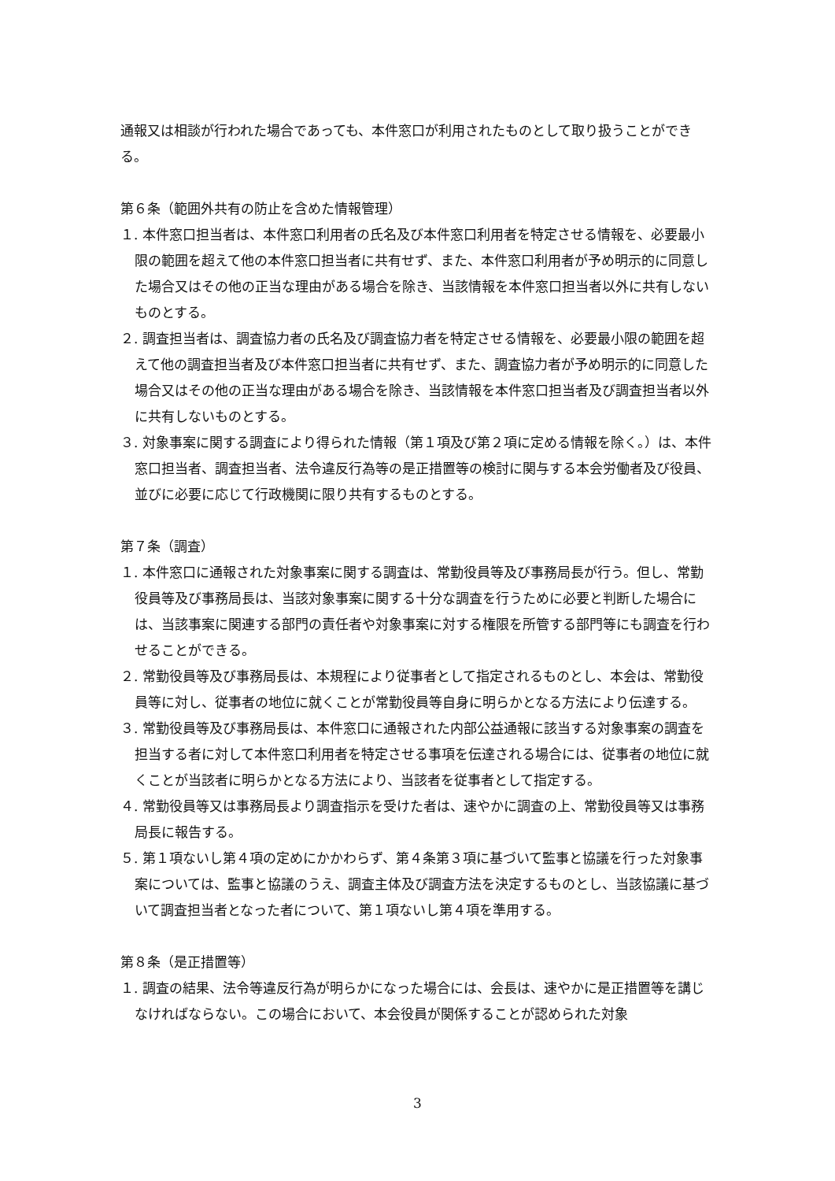通報又は相談が行われた場合であっても、本件窓口が利用されたものとして取り扱うことができる。
第６条（範囲外共有の防止を含めた情報管理）
１. 本件窓口担当者は、本件窓口利用者の氏名及び本件窓口利用者を特定させる情報を、必要最小限の範囲を超えて他の本件窓口担当者に共有せず、また、本件窓口利用者が予め明示的に同意した場合又はその他の正当な理由がある場合を除き、当該情報を本件窓口担当者以外に共有しないものとする。
２. 調査担当者は、調査協力者の氏名及び調査協力者を特定させる情報を、必要最小限の範囲を超えて他の調査担当者及び本件窓口担当者に共有せず、また、調査協力者が予め明示的に同意した場合又はその他の正当な理由がある場合を除き、当該情報を本件窓口担当者及び調査担当者以外に共有しないものとする。
３. 対象事案に関する調査により得られた情報（第１項及び第２項に定める情報を除く。）は、本件窓口担当者、調査担当者、法令違反行為等の是正措置等の検討に関与する本会労働者及び役員、並びに必要に応じて行政機関に限り共有するものとする。
第７条（調査）
１. 本件窓口に通報された対象事案に関する調査は、常勤役員等及び事務局長が行う。但し、常勤役員等及び事務局長は、当該対象事案に関する十分な調査を行うために必要と判断した場合には、当該事案に関連する部門の責任者や対象事案に対する権限を所管する部門等にも調査を行わせることができる。
２. 常勤役員等及び事務局長は、本規程により従事者として指定されるものとし、本会は、常勤役員等に対し、従事者の地位に就くことが常勤役員等自身に明らかとなる方法により伝達する。
３. 常勤役員等及び事務局長は、本件窓口に通報された内部公益通報に該当する対象事案の調査を担当する者に対して本件窓口利用者を特定させる事項を伝達される場合には、従事者の地位に就くことが当該者に明らかとなる方法により、当該者を従事者として指定する。
４. 常勤役員等又は事務局長より調査指示を受けた者は、速やかに調査の上、常勤役員等又は事務局長に報告する。
５. 第１項ないし第４項の定めにかかわらず、第４条第３項に基づいて監事と協議を行った対象事案については、監事と協議のうえ、調査主体及び調査方法を決定するものとし、当該協議に基づいて調査担当者となった者について、第１項ないし第４項を準用する。
第８条（是正措置等）
１. 調査の結果、法令等違反行為が明らかになった場合には、会長は、速やかに是正措置等を講じなければならない。この場合において、本会役員が関係することが認められた対象
3